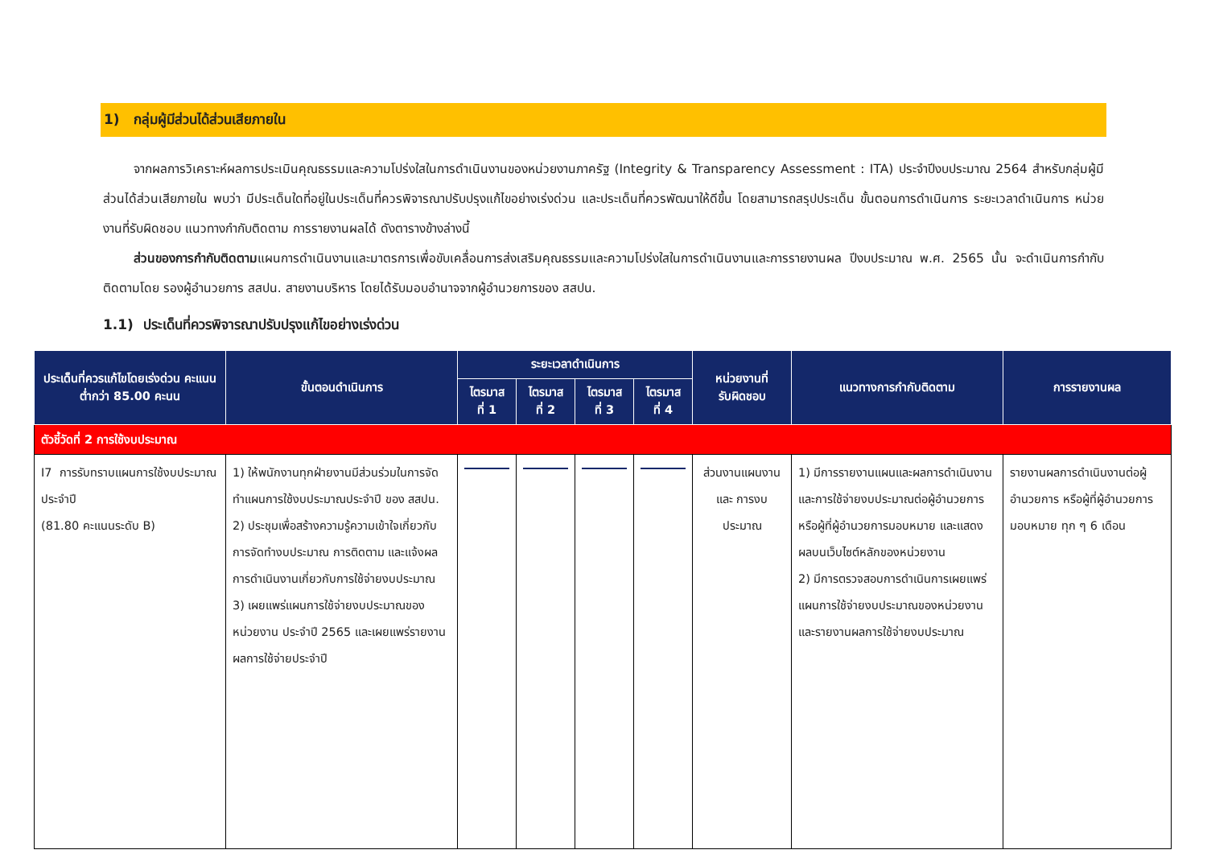1) กลุ่มผู้มีส่วนได้ส่วนเสียภายใน
จากผลการวิเคราะห์ผลการประเมินคุณธรรมและความโปร่งใสในการดำเนินงานของหน่วยงานภาครัฐ (Integrity & Transparency Assessment : ITA) ประจำปีงบประมาณ 2564 สำหรับกลุ่มผู้มีส่วนได้ส่วนเสียภายใน พบว่า มีประเด็นใดที่อยู่ในประเด็นที่ควรพิจารณาปรับปรุงแก้ไขอย่างเร่งด่วน และประเด็นที่ควรพัฒนาให้ดีขึ้น โดยสามารถสรุปประเด็น ขั้นตอนการดำเนินการ ระยะเวลาดำเนินการ หน่วยงานที่รับผิดชอบ แนวทางกำกับติดตาม การรายงานผลได้ ดังตารางข้างล่างนี้
ส่วนของการกำกับติดตามแผนการดำเนินงานและมาตรการเพื่อขับเคลื่อนการส่งเสริมคุณธรรมและความโปร่งใสในการดำเนินงานและการรายงานผล ปีงบประมาณ พ.ศ. 2565 นั้น จะดำเนินการกำกับติดตามโดย รองผู้อำนวยการ สสปน. สายงานบริหาร โดยได้รับมอบอำนาจจากผู้อำนวยการของ สสปน.
1.1) ประเด็นที่ควรพิจารณาปรับปรุงแก้ไขอย่างเร่งด่วน
| ประเด็นที่ควรแก้ไขโดยเร่งด่วน คะแนนต่ำกว่า 85.00 คะนน | ขั้นตอนดำเนินการ | ระยะเวลาดำเนินการ | | | | หน่วยงานที่ รับผิดชอบ | แนวทางการกำกับติดตาม | การรายงานผล |
| --- | --- | --- | --- | --- | --- | --- | --- | --- |
| | | ไตรมาส ที่ 1 | ไตรมาส ที่ 2 | ไตรมาส ที่ 3 | ไตรมาส ที่ 4 | | | |
| ตัวชี้วัดที่ 2 การใช้งบประมาณ | | | | | | | | |
| I7 การรับทราบแผนการใช้งบประมาณประจำปี (81.80 คะแนนระดับ B) | 1) ให้พนักงานทุกฝ่ายงานมีส่วนร่วมในการจัดทำแผนการใช้งบประมาณประจำปี ของ สสปน. 2) ประชุมเพื่อสร้างความรู้ความเข้าใจเกี่ยวกับการจัดทำงบประมาณ การติดตาม และแจ้งผลการดำเนินงานเกี่ยวกับการใช้จ่ายงบประมาณ 3) เผยแพร่แผนการใช้จ่ายงบประมาณของหน่วยงาน ประจำปี 2565 และเผยแพร่รายงานผลการใช้จ่ายประจำปี | | | | | ส่วนงานแผนงาน และ การงบประมาณ | 1) มีการรายงานแผนและผลการดำเนินงานและการใช้จ่ายงบประมาณต่อผู้อำนวยการหรือผู้ที่ผู้อำนวยการมอบหมาย และแสดงผลบนเว็บไซต์หลักของหน่วยงาน 2) มีการตรวจสอบการดำเนินการเผยแพร่แผนการใช้จ่ายงบประมาณของหน่วยงาน และรายงานผลการใช้จ่ายงบประมาณ | รายงานผลการดำเนินงานต่อผู้อำนวยการ หรือผู้ที่ผู้อำนวยการมอบหมาย ทุก ๆ 6 เดือน |